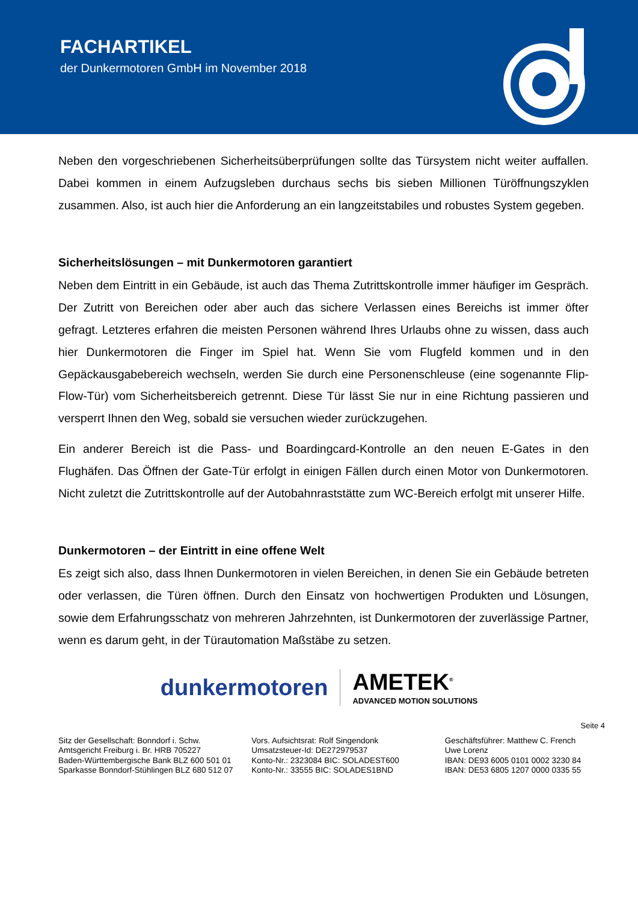FACHARTIKEL
der Dunkermotoren GmbH im November 2018
Neben den vorgeschriebenen Sicherheitsüberprüfungen sollte das Türsystem nicht weiter auffallen. Dabei kommen in einem Aufzugsleben durchaus sechs bis sieben Millionen Türöffnungszyklen zusammen. Also, ist auch hier die Anforderung an ein langzeitstabiles und robustes System gegeben.
Sicherheitslösungen – mit Dunkermotoren garantiert
Neben dem Eintritt in ein Gebäude, ist auch das Thema Zutrittskontrolle immer häufiger im Gespräch. Der Zutritt von Bereichen oder aber auch das sichere Verlassen eines Bereichs ist immer öfter gefragt. Letzteres erfahren die meisten Personen während Ihres Urlaubs ohne zu wissen, dass auch hier Dunkermotoren die Finger im Spiel hat. Wenn Sie vom Flugfeld kommen und in den Gepäckausgabebereich wechseln, werden Sie durch eine Personenschleuse (eine sogenannte Flip-Flow-Tür) vom Sicherheitsbereich getrennt. Diese Tür lässt Sie nur in eine Richtung passieren und versperrt Ihnen den Weg, sobald sie versuchen wieder zurückzugehen.
Ein anderer Bereich ist die Pass- und Boardingcard-Kontrolle an den neuen E-Gates in den Flughäfen. Das Öffnen der Gate-Tür erfolgt in einigen Fällen durch einen Motor von Dunkermotoren. Nicht zuletzt die Zutrittskontrolle auf der Autobahnraststätte zum WC-Bereich erfolgt mit unserer Hilfe.
Dunkermotoren – der Eintritt in eine offene Welt
Es zeigt sich also, dass Ihnen Dunkermotoren in vielen Bereichen, in denen Sie ein Gebäude betreten oder verlassen, die Türen öffnen. Durch den Einsatz von hochwertigen Produkten und Lösungen, sowie dem Erfahrungsschatz von mehreren Jahrzehnten, ist Dunkermotoren der zuverlässige Partner, wenn es darum geht, in der Türautomation Maßstäbe zu setzen.
dunkermotoren
AMETEK<sup>®</sup>
ADVANCED MOTION SOLUTIONS
Seite 4
Sitz der Gesellschaft: Bonndorf i. Schw.
Amtsgericht Freiburg i. Br. HRB 705227
Baden-Württembergische Bank BLZ 600 501 01
Sparkasse Bonndorf-Stühlingen BLZ 680 512 07
Vors. Aufsichtsrat: Rolf Singendonk
Umsatzsteuer-Id: DE272979537
Konto-Nr.: 2323084 BIC: SOLADEST600
Konto-Nr.: 33555 BIC: SOLADES1BND
Geschäftsführer: Matthew C. French
Uwe Lorenz
IBAN: DE93 6005 0101 0002 3230 84
IBAN: DE53 6805 1207 0000 0335 55